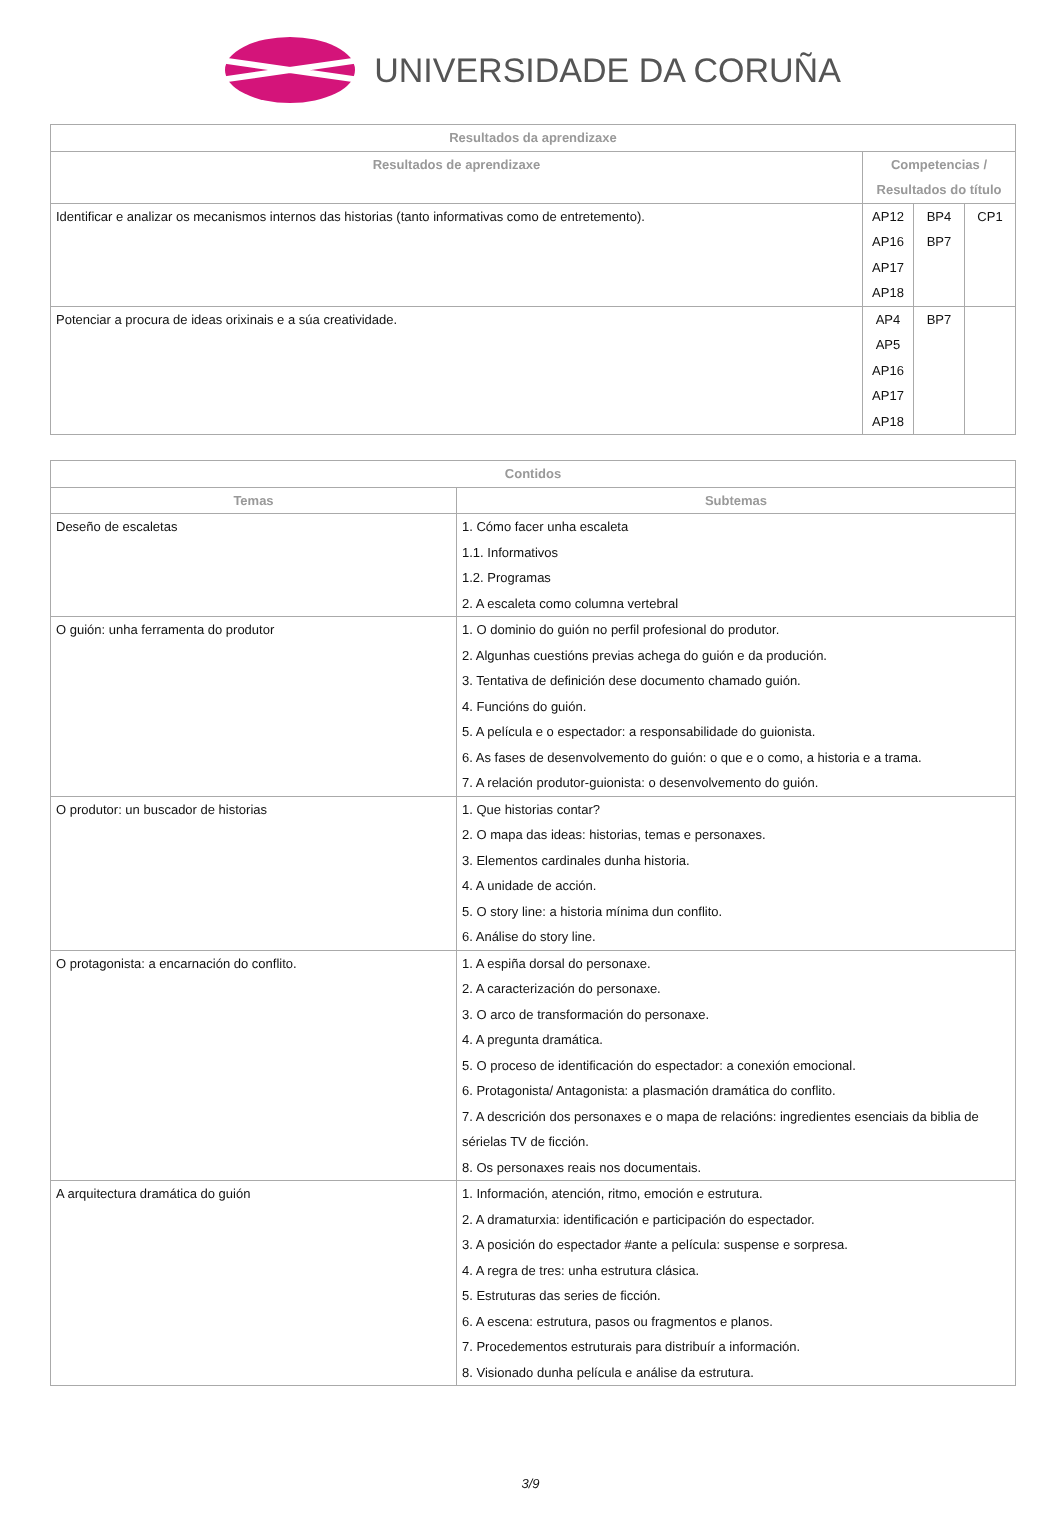UNIVERSIDADE DA CORUÑA
| Resultados da aprendizaxe | | | |
| --- | --- | --- | --- |
| Resultados de aprendizaxe | Competencias / Resultados do título | | |
| Identificar e analizar os mecanismos internos das historias (tanto informativas como de entretemento). | AP12 AP16 AP17 AP18 | BP4 BP7 | CP1 |
| Potenciar a procura de ideas orixinais e a súa creatividade. | AP4 AP5 AP16 AP17 AP18 | BP7 | |
| Contidos | |
| --- | --- |
| Temas | Subtemas |
| Deseño de escaletas | 1. Cómo facer unha escaleta 1.1. Informativos 1.2. Programas 2. A escaleta como columna vertebral |
| O guión: unha ferramenta do produtor | 1. O dominio do guión no perfil profesional do produtor. 2. Algunhas cuestións previas achega do guión e da produción. 3. Tentativa de definición dese documento chamado guión. 4. Funcións do guión. 5. A película e o espectador: a responsabilidade do guionista. 6. As fases de desenvolvemento do guión: o que e o como, a historia e a trama. 7. A relación produtor-guionista: o desenvolvemento do guión. |
| O produtor: un buscador de historias | 1. Que historias contar? 2. O mapa das ideas: historias, temas e personaxes. 3. Elementos cardinales dunha historia. 4. A unidade de acción. 5. O story line: a historia mínima dun conflito. 6. Análise do story line. |
| O protagonista: a encarnación do conflito. | 1. A espiña dorsal do personaxe. 2. A caracterización do personaxe. 3. O arco de transformación do personaxe. 4. A pregunta dramática. 5. O proceso de identificación do espectador: a conexión emocional. 6. Protagonista/ Antagonista: a plasmación dramática do conflito. 7. A descrición dos personaxes e o mapa de relacións: ingredientes esenciais da biblia de sérielas TV de ficción. 8. Os personaxes reais nos documentais. |
| A arquitectura dramática do guión | 1. Información, atención, ritmo, emoción e estrutura. 2. A dramaturxia: identificación e participación do espectador. 3. A posición do espectador #ante a película: suspense e sorpresa. 4. A regra de tres: unha estrutura clásica. 5. Estruturas das series de ficción. 6. A escena: estrutura, pasos ou fragmentos e planos. 7. Procedementos estruturais para distribuír a información. 8. Visionado dunha película e análise da estrutura. |
3/9